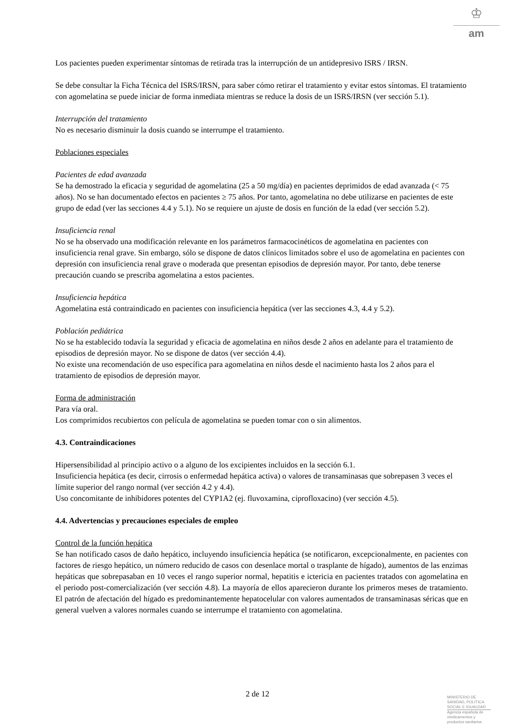♔
am
Los pacientes pueden experimentar síntomas de retirada tras la interrupción de un antidepresivo ISRS / IRSN.
Se debe consultar la Ficha Técnica del ISRS/IRSN, para saber cómo retirar el tratamiento y evitar estos síntomas. El tratamiento con agomelatina se puede iniciar de forma inmediata mientras se reduce la dosis de un ISRS/IRSN (ver sección 5.1).
Interrupción del tratamiento
No es necesario disminuir la dosis cuando se interrumpe el tratamiento.
Poblaciones especiales
Pacientes de edad avanzada
Se ha demostrado la eficacia y seguridad de agomelatina (25 a 50 mg/día) en pacientes deprimidos de edad avanzada (< 75 años). No se han documentado efectos en pacientes ≥ 75 años. Por tanto, agomelatina no debe utilizarse en pacientes de este grupo de edad (ver las secciones 4.4 y 5.1). No se requiere un ajuste de dosis en función de la edad (ver sección 5.2).
Insuficiencia renal
No se ha observado una modificación relevante en los parámetros farmacocinéticos de agomelatina en pacientes con insuficiencia renal grave. Sin embargo, sólo se dispone de datos clínicos limitados sobre el uso de agomelatina en pacientes con depresión con insuficiencia renal grave o moderada que presentan episodios de depresión mayor. Por tanto, debe tenerse precaución cuando se prescriba agomelatina a estos pacientes.
Insuficiencia hepática
Agomelatina está contraindicado en pacientes con insuficiencia hepática (ver las secciones 4.3, 4.4 y 5.2).
Población pediátrica
No se ha establecido todavía la seguridad y eficacia de agomelatina en niños desde 2 años en adelante para el tratamiento de episodios de depresión mayor. No se dispone de datos (ver sección 4.4).
No existe una recomendación de uso específica para agomelatina en niños desde el nacimiento hasta los 2 años para el tratamiento de episodios de depresión mayor.
Forma de administración
Para vía oral.
Los comprimidos recubiertos con película de agomelatina se pueden tomar con o sin alimentos.
4.3. Contraindicaciones
Hipersensibilidad al principio activo o a alguno de los excipientes incluidos en la sección 6.1.
Insuficiencia hepática (es decir, cirrosis o enfermedad hepática activa) o valores de transaminasas que sobrepasen 3 veces el límite superior del rango normal (ver sección 4.2 y 4.4).
Uso concomitante de inhibidores potentes del CYP1A2 (ej. fluvoxamina, ciprofloxacino) (ver sección 4.5).
4.4. Advertencias y precauciones especiales de empleo
Control de la función hepática
Se han notificado casos de daño hepático, incluyendo insuficiencia hepática (se notificaron, excepcionalmente, en pacientes con factores de riesgo hepático, un número reducido de casos con desenlace mortal o trasplante de hígado), aumentos de las enzimas hepáticas que sobrepasaban en 10 veces el rango superior normal, hepatitis e ictericia en pacientes tratados con agomelatina en el periodo post-comercialización (ver sección 4.8). La mayoría de ellos aparecieron durante los primeros meses de tratamiento. El patrón de afectación del hígado es predominantemente hepatocelular con valores aumentados de transaminasas séricas que en general vuelven a valores normales cuando se interrumpe el tratamiento con agomelatina.
2 de 12
MINISTERIO DE
SANIDAD, POLITICA
SOCIAL E IGUALDAD
Agencia española de
medicamentos y
productos sanitarios